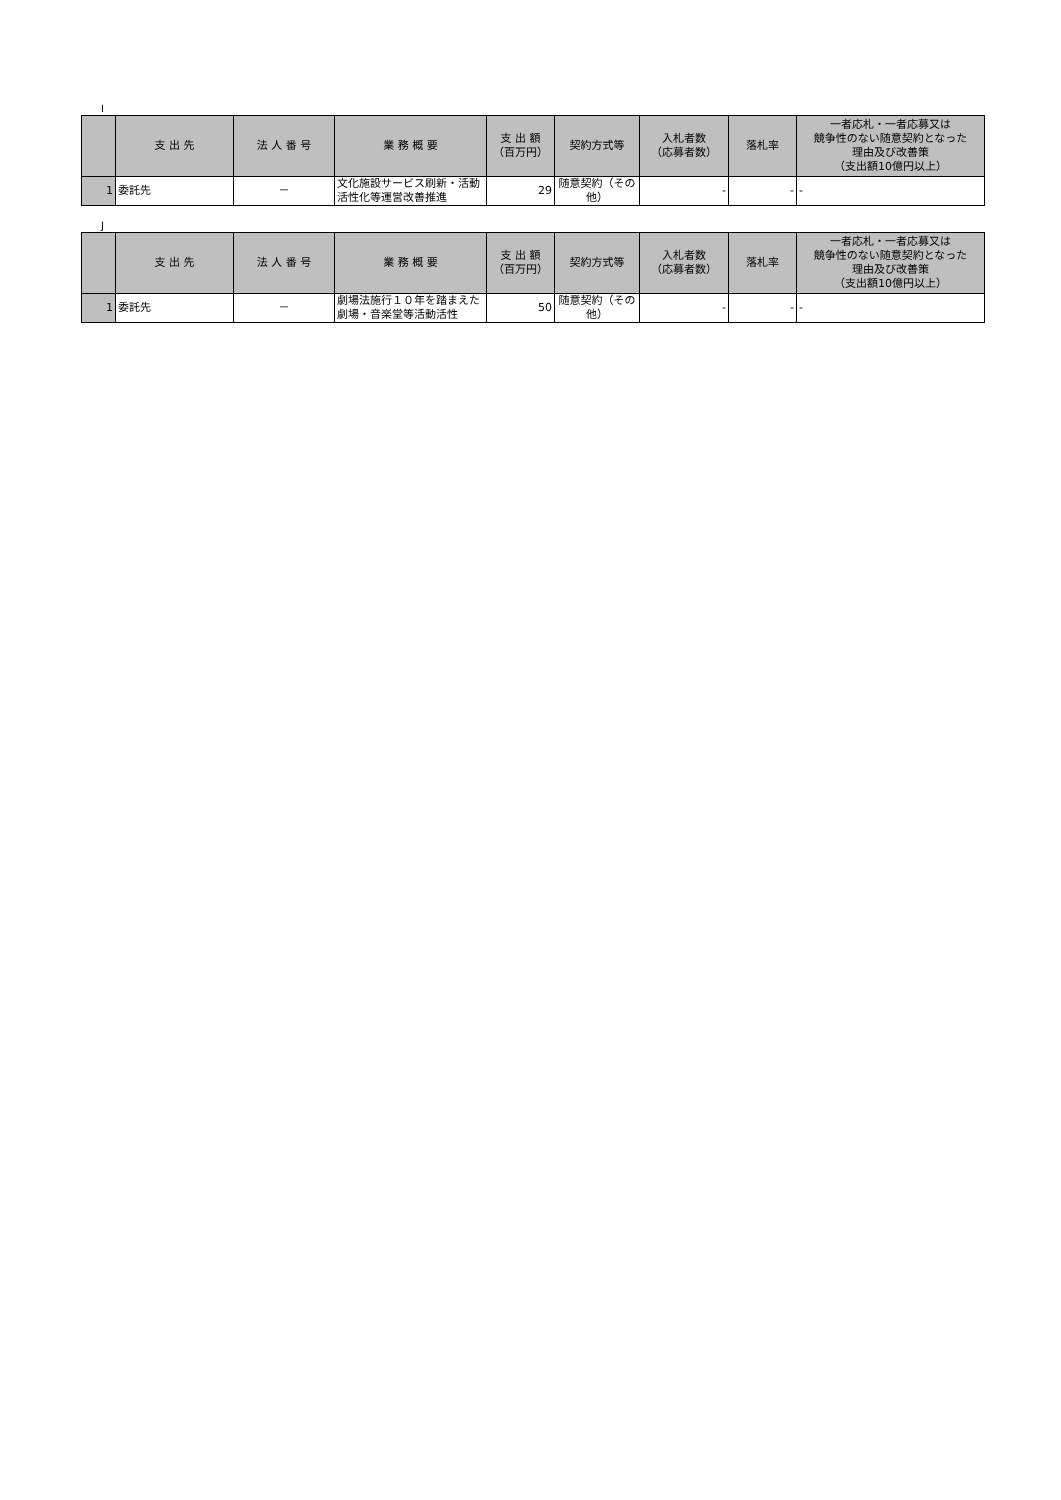I
| | 支 出 先 | 法 人 番 号 | 業 務 概 要 | 支 出 額 （百万円） | 契約方式等 | 入札者数 （応募者数） | 落札率 | 一者応札・一者応募又は 競争性のない随意契約となった 理由及び改善策 （支出額10億円以上） |
| --- | --- | --- | --- | --- | --- | --- | --- | --- |
| 1 | 委託先 | － | 文化施設サービス刷新・活動活性化等運営改善推進 | 29 | 随意契約（その他） | - | - | - |
J
| | 支 出 先 | 法 人 番 号 | 業 務 概 要 | 支 出 額 （百万円） | 契約方式等 | 入札者数 （応募者数） | 落札率 | 一者応札・一者応募又は 競争性のない随意契約となった 理由及び改善策 （支出額10億円以上） |
| --- | --- | --- | --- | --- | --- | --- | --- | --- |
| 1 | 委託先 | － | 劇場法施行１０年を踏まえた劇場・音楽堂等活動活性 | 50 | 随意契約（その他） | - | - | - |